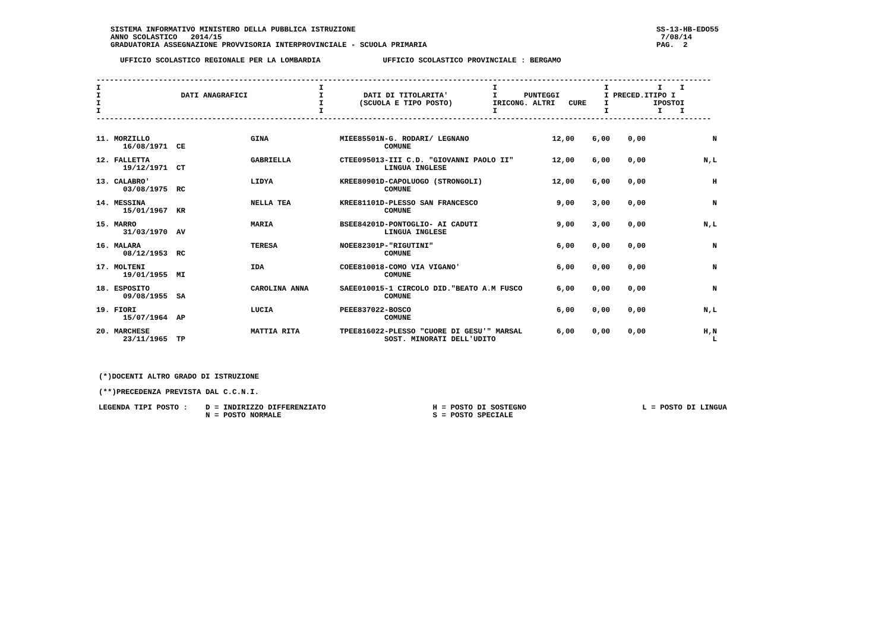SISTEMA INFORMATIVO MINISTERO DELLA PUBBLICA ISTRUZIONE
ANNO SCOLASTICO   2014/15
GRADUATORIA ASSEGNAZIONE PROVVISORIA INTERPROVINCIALE - SCUOLA PRIMARIA
SS-13-HB-EDO55
 7/08/14
PAG.  2
UFFICIO SCOLASTICO REGIONALE PER LA LOMBARDIA              UFFICIO SCOLASTICO PROVINCIALE : BERGAMO
------------------------------------------------------------------------------------------------------------------------------------------
I                                                 I                                      I                        I           I    I
I                  DATI ANAGRAFICI                I         DATI DI TITOLARITA'          I      PUNTEGGI          I PRECED.ITIPO I
I                                                 I        (SCUOLA E TIPO POSTO)         IRICONG. ALTRI   CURE    I          IPOSTOI
I                                                 I                                      I                        I           I    I
------------------------------------------------------------------------------------------------------------------------------------------
| 11. MORZILLO 16/08/1971 CE | GINA | MIEE85501N-G. RODARI/ LEGNANO COMUNE | 12,00 | 6,00 | 0,00 | N |
| 12. FALLETTA 19/12/1971 CT | GABRIELLA | CTEE095013-III C.D. "GIOVANNI PAOLO II" LINGUA INGLESE | 12,00 | 6,00 | 0,00 | N,L |
| 13. CALABRO' 03/08/1975 RC | LIDYA | KREE80901D-CAPOLUOGO (STRONGOLI) COMUNE | 12,00 | 6,00 | 0,00 | H |
| 14. MESSINA 15/01/1967 KR | NELLA TEA | KREE81101D-PLESSO SAN FRANCESCO COMUNE | 9,00 | 3,00 | 0,00 | N |
| 15. MARRO 31/03/1970 AV | MARIA | BSEE84201D-PONTOGLIO- AI CADUTI LINGUA INGLESE | 9,00 | 3,00 | 0,00 | N,L |
| 16. MALARA 08/12/1953 RC | TERESA | NOEE82301P-"RIGUTINI" COMUNE | 6,00 | 0,00 | 0,00 | N |
| 17. MOLTENI 19/01/1955 MI | IDA | COEE810018-COMO VIA VIGANO' COMUNE | 6,00 | 0,00 | 0,00 | N |
| 18. ESPOSITO 09/08/1955 SA | CAROLINA ANNA | SAEE010015-1 CIRCOLO DID."BEATO A.M FUSCO COMUNE | 6,00 | 0,00 | 0,00 | N |
| 19. FIORI 15/07/1964 AP | LUCIA | PEEE837022-BOSCO COMUNE | 6,00 | 0,00 | 0,00 | N,L |
| 20. MARCHESE 23/11/1965 TP | MATTIA RITA | TPEE816022-PLESSO "CUORE DI GESU'" MARSAL SOST. MINORATI DELL'UDITO | 6,00 | 0,00 | 0,00 | H,N L |
(*)DOCENTI ALTRO GRADO DI ISTRUZIONE

(**)PRECEDENZA PREVISTA DAL C.C.N.I.

LEGENDA TIPI POSTO :    D = INDIRIZZO DIFFERENZIATO                        H = POSTO DI SOSTEGNO                          L = POSTO DI LINGUA
                        N = POSTO NORMALE                                  S = POSTO SPECIALE